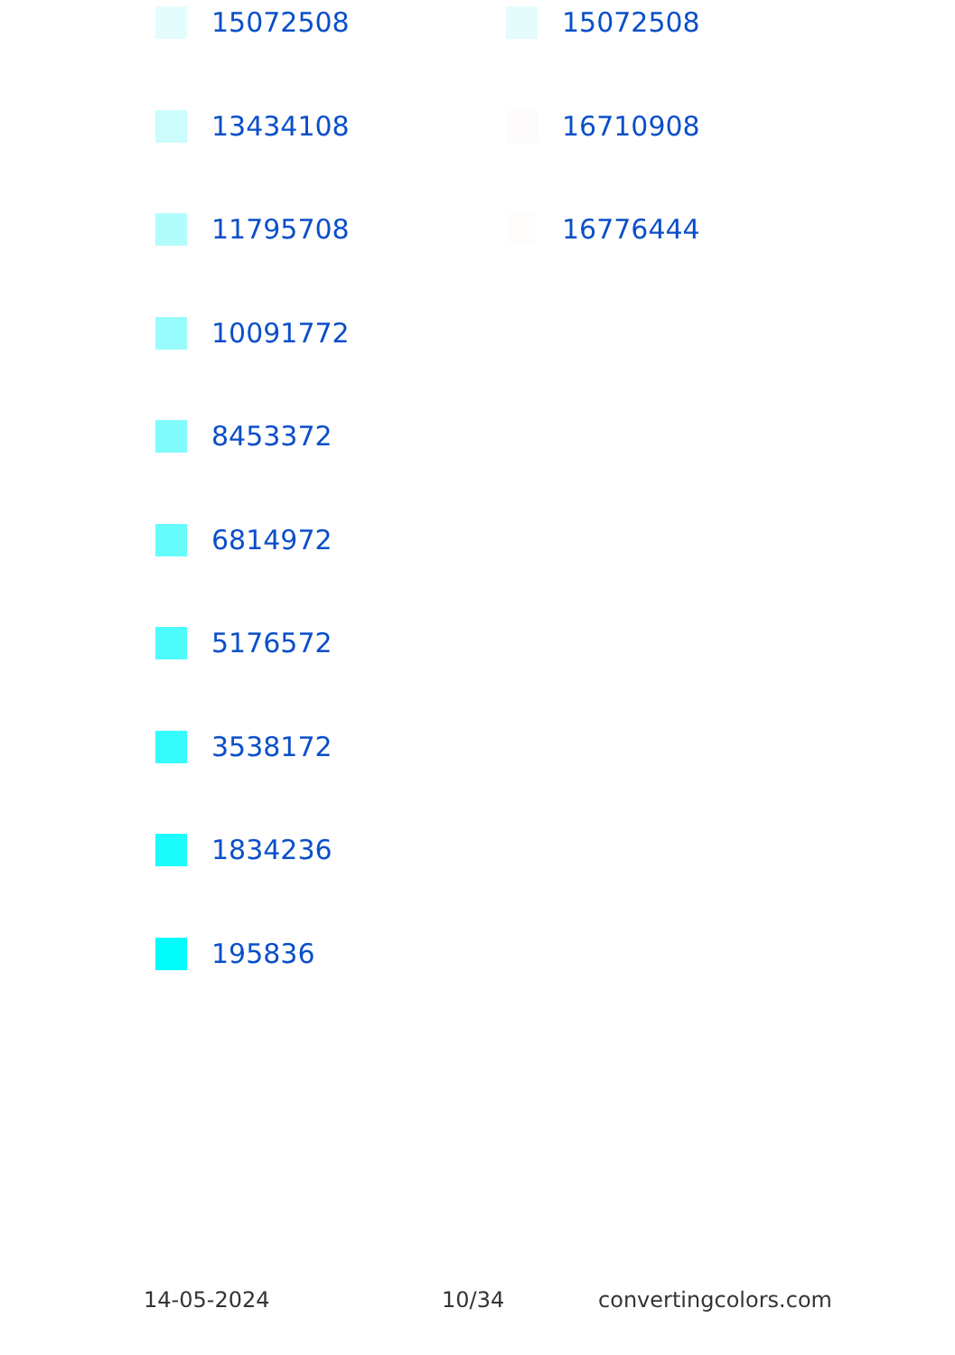15072508
13434108
11795708
10091772
8453372
6814972
5176572
3538172
1834236
195836
15072508
16710908
16776444
14-05-2024 10/34 convertingcolors.com